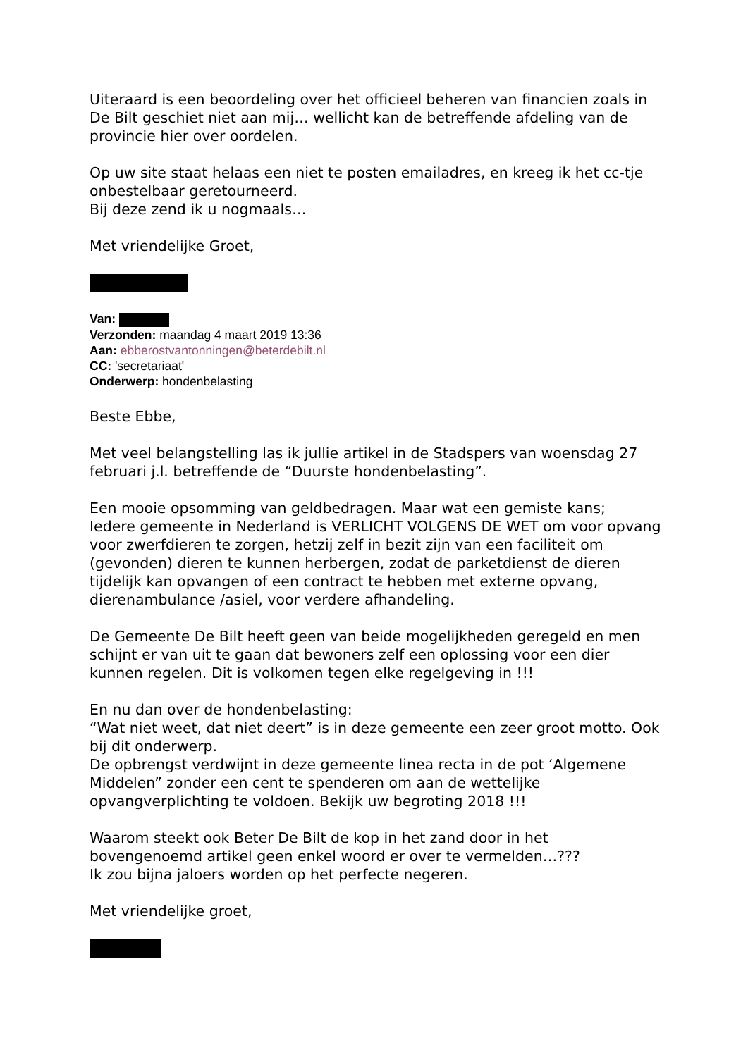Uiteraard is een beoordeling over het officieel beheren van financien zoals in De Bilt geschiet niet aan mij… wellicht kan de betreffende afdeling van de provincie hier over oordelen.
Op uw site staat helaas een niet te posten emailadres, en kreeg ik het cc-tje onbestelbaar geretourneerd.
Bij deze zend ik u nogmaals…
Met vriendelijke Groet,
Van:
Verzonden: maandag 4 maart 2019 13:36
Aan: ebberostvantonningen@beterdebilt.nl
CC: 'secretariaat'
Onderwerp: hondenbelasting
Beste Ebbe,
Met veel belangstelling las ik jullie artikel in de Stadspers van woensdag 27 februari j.l. betreffende de “Duurste hondenbelasting”.
Een mooie opsomming van geldbedragen. Maar wat een gemiste kans;
Iedere gemeente in Nederland is VERLICHT VOLGENS DE WET om voor opvang voor zwerfdieren te zorgen, hetzij zelf in bezit zijn van een faciliteit om (gevonden) dieren te kunnen herbergen, zodat de parketdienst de dieren tijdelijk kan opvangen of een contract te hebben met externe opvang, dierenambulance /asiel, voor verdere afhandeling.
De Gemeente De Bilt heeft geen van beide mogelijkheden geregeld en men schijnt er van uit te gaan dat bewoners zelf een oplossing voor een dier kunnen regelen. Dit is volkomen tegen elke regelgeving in !!!
En nu dan over de hondenbelasting:
“Wat niet weet, dat niet deert” is in deze gemeente een zeer groot motto. Ook bij dit onderwerp.
De opbrengst verdwijnt in deze gemeente linea recta in de pot ‘Algemene Middelen” zonder een cent te spenderen om aan de wettelijke opvangverplichting te voldoen. Bekijk uw begroting 2018 !!!
Waarom steekt ook Beter De Bilt de kop in het zand door in het bovengenoemd artikel geen enkel woord er over te vermelden…???
Ik zou bijna jaloers worden op het perfecte negeren.
Met vriendelijke groet,